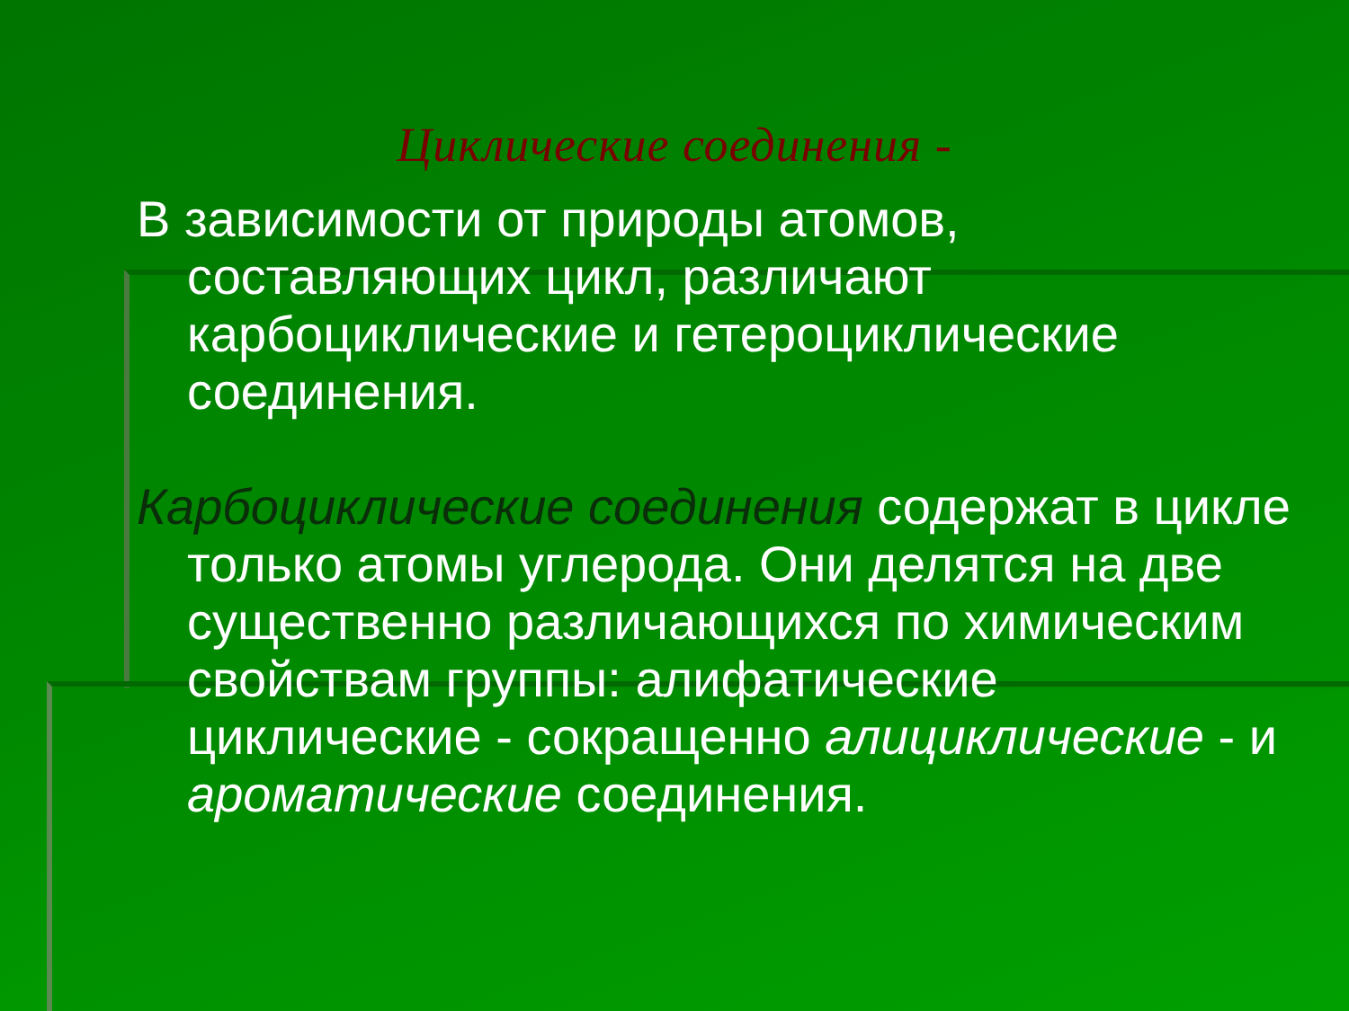Циклические соединения -
В зависимости от природы атомов, составляющих цикл, различают карбоциклические и гетероциклические соединения.
Карбоциклические соединения содержат в цикле только атомы углерода. Они делятся на две существенно различающихся по химическим свойствам группы: алифатические циклические - сокращенно алициклические - и ароматические соединения.